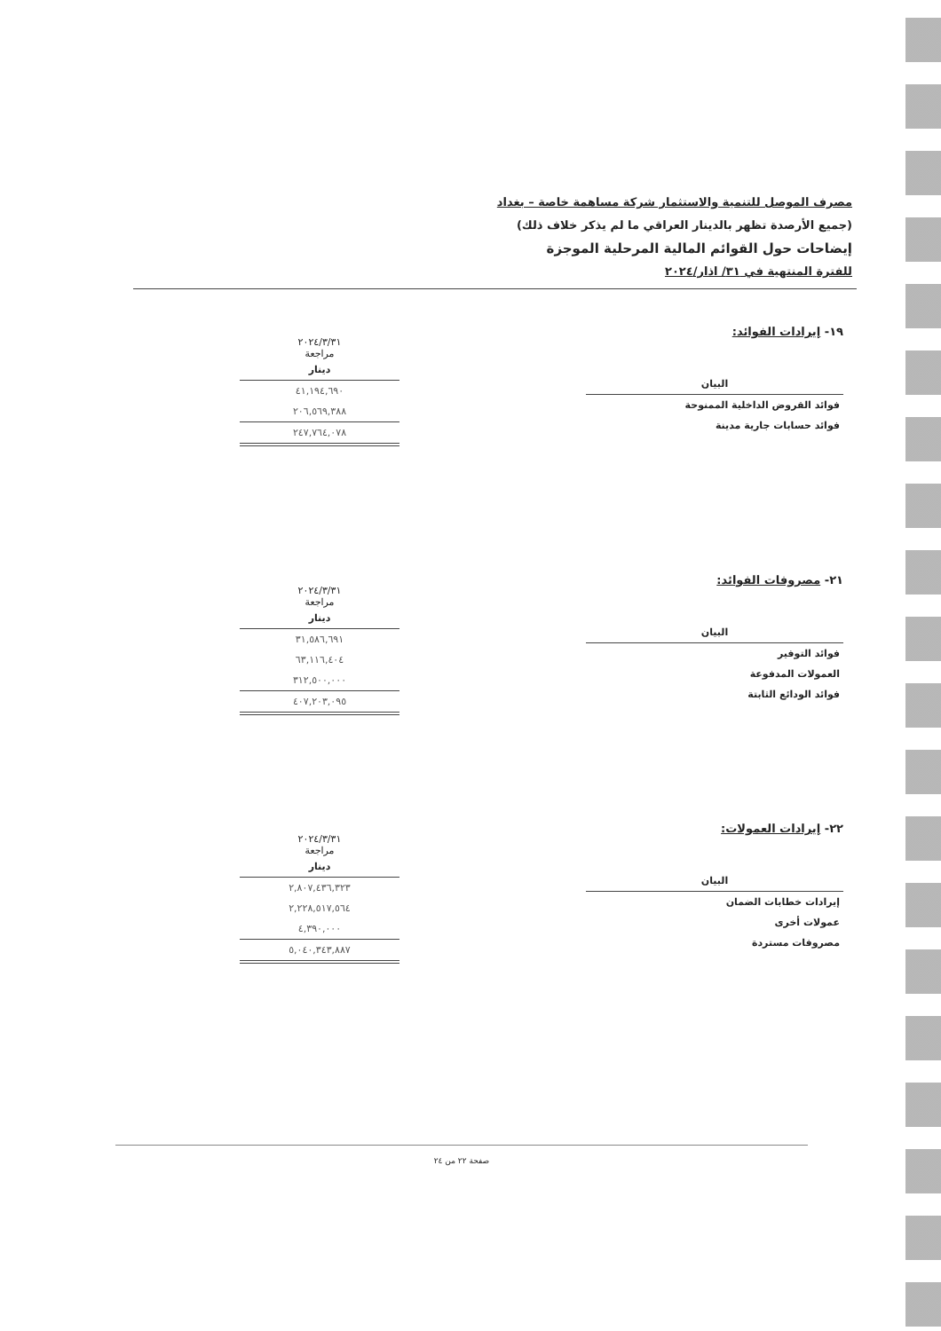مصرف الموصل للتنمية والاستثمار شركة مساهمة خاصة – بغداد
(جميع الأرصدة تظهر بالدينار العراقي ما لم يذكر خلاف ذلك)
إيضاحات حول القوائم المالية المرحلية الموجزة
للفترة المنتهية في ٣١/ اذار/٢٠٢٤
١٩- إيرادات الفوائد:
| البيان |
| --- |
| فوائد القروض الداخلية الممنوحة |
| فوائد حسابات جارية مدينة |
٢٠٢٤/٣/٣١
مراجعة
| دينار |
| --- |
| ٤١,١٩٤,٦٩٠ |
| ٢٠٦,٥٦٩,٣٨٨ |
| ٢٤٧,٧٦٤,٠٧٨ |
٢١- مصروفات الفوائد:
| البيان |
| --- |
| فوائد التوفير |
| العمولات المدفوعة |
| فوائد الودائع الثابتة |
٢٠٢٤/٣/٣١
مراجعة
| دينار |
| --- |
| ٣١,٥٨٦,٦٩١ |
| ٦٣,١١٦,٤٠٤ |
| ٣١٢,٥٠٠,٠٠٠ |
| ٤٠٧,٢٠٣,٠٩٥ |
٢٢- إيرادات العمولات:
| البيان |
| --- |
| إيرادات خطابات الضمان |
| عمولات أخرى |
| مصروفات مستردة |
٢٠٢٤/٣/٣١
مراجعة
| دينار |
| --- |
| ٢,٨٠٧,٤٣٦,٣٢٣ |
| ٢,٢٢٨,٥١٧,٥٦٤ |
| ٤,٣٩٠,٠٠٠ |
| ٥,٠٤٠,٣٤٣,٨٨٧ |
صفحة ٢٢ من ٢٤